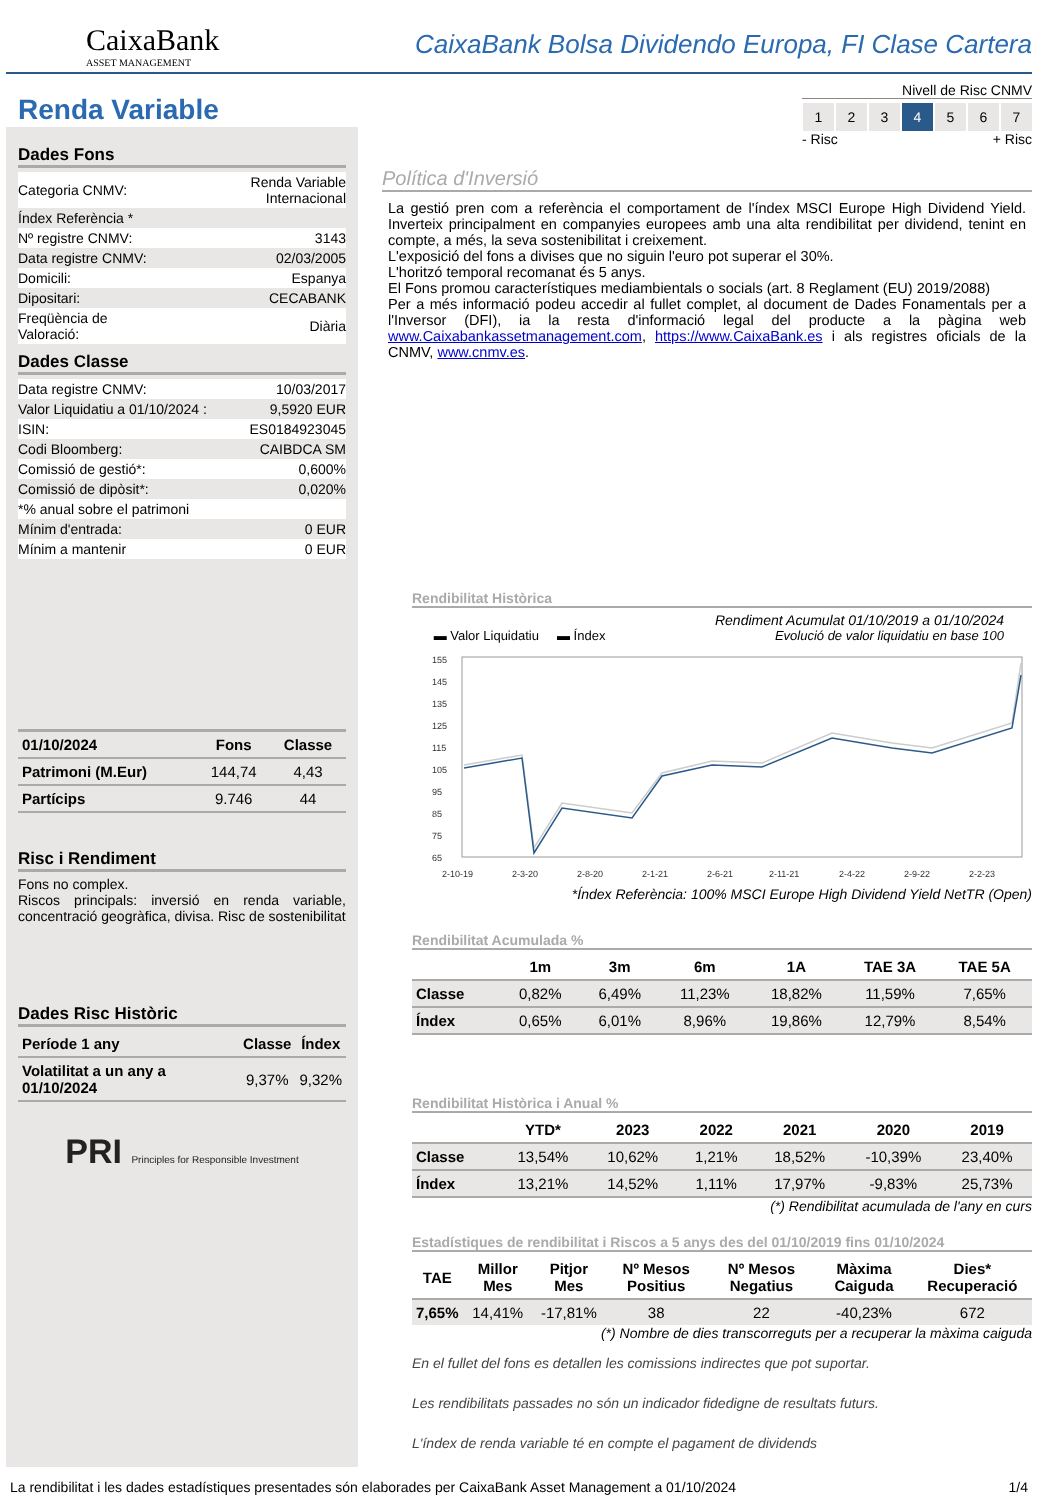CaixaBank
ASSET MANAGEMENT
CaixaBank Bolsa Dividendo Europa, FI Clase Cartera
Renda Variable
Nivell de Risc CNMV
1 2 3 4 5 6 7
- Risc + Risc
Dades Fons
| Categoria CNMV: | Renda Variable Internacional |
| Índex Referència * | |
| Nº registre CNMV: | 3143 |
| Data registre CNMV: | 02/03/2005 |
| Domicili: | Espanya |
| Dipositari: | CECABANK |
| Freqüència de Valoració: | Diària |
Dades Classe
| Data registre CNMV: | 10/03/2017 |
| Valor Liquidatiu a 01/10/2024 : | 9,5920 EUR |
| ISIN: | ES0184923045 |
| Codi Bloomberg: | CAIBDCA SM |
| Comissió de gestió*: | 0,600% |
| Comissió de dipòsit*: | 0,020% |
| *% anual sobre el patrimoni | |
| Mínim d'entrada: | 0 EUR |
| Mínim a mantenir | 0 EUR |
| 01/10/2024 | Fons | Classe |
| --- | --- | --- |
| Patrimoni (M.Eur) | 144,74 | 4,43 |
| Partícips | 9.746 | 44 |
Risc i Rendiment
Fons no complex.
Riscos principals: inversió en renda variable, concentració geogràfica, divisa. Risc de sostenibilitat
Dades Risc Històric
| Període 1 any | Classe | Índex |
| --- | --- | --- |
| Volatilitat a un any a 01/10/2024 | 9,37% | 9,32% |
PRI Principles for Responsible Investment
Política d'Inversió
La gestió pren com a referència el comportament de l'índex MSCI Europe High Dividend Yield. Inverteix principalment en companyies europees amb una alta rendibilitat per dividend, tenint en compte, a més, la seva sostenibilitat i creixement.
L'exposició del fons a divises que no siguin l'euro pot superar el 30%.
L'horitzó temporal recomanat és 5 anys.
El Fons promou característiques mediambientals o socials (art. 8 Reglament (EU) 2019/2088)
Per a més informació podeu accedir al fullet complet, al document de Dades Fonamentals per a l'Inversor (DFI), ia la resta d'informació legal del producte a la pàgina web www.Caixabankassetmanagement.com, https://www.CaixaBank.es i als registres oficials de la CNMV, www.cnmv.es.
Rendibilitat Històrica
Rendiment Acumulat 01/10/2019 a 01/10/2024
▬ Valor Liquidatiu ▬ Índex Evolució de valor liquidatiu en base 100
155
145
135
125
115
105
95
85
75
65
2-10-19
2-3-20
2-8-20
2-1-21
2-6-21
2-11-21
2-4-22
2-9-22
2-2-23
*Índex Referència: 100% MSCI Europe High Dividend Yield NetTR (Open)
Rendibilitat Acumulada %
| | 1m | 3m | 6m | 1A | TAE 3A | TAE 5A |
| --- | --- | --- | --- | --- | --- | --- |
| Classe | 0,82% | 6,49% | 11,23% | 18,82% | 11,59% | 7,65% |
| Índex | 0,65% | 6,01% | 8,96% | 19,86% | 12,79% | 8,54% |
Rendibilitat Històrica i Anual %
| | YTD* | 2023 | 2022 | 2021 | 2020 | 2019 |
| --- | --- | --- | --- | --- | --- | --- |
| Classe | 13,54% | 10,62% | 1,21% | 18,52% | -10,39% | 23,40% |
| Índex | 13,21% | 14,52% | 1,11% | 17,97% | -9,83% | 25,73% |
(*) Rendibilitat acumulada de l'any en curs
Estadístiques de rendibilitat i Riscos a 5 anys des del 01/10/2019 fins 01/10/2024
| TAE | Millor Mes | Pitjor Mes | Nº Mesos Positius | Nº Mesos Negatius | Màxima Caiguda | Dies* Recuperació |
| --- | --- | --- | --- | --- | --- | --- |
| 7,65% | 14,41% | -17,81% | 38 | 22 | -40,23% | 672 |
(*) Nombre de dies transcorreguts per a recuperar la màxima caiguda
En el fullet del fons es detallen les comissions indirectes que pot suportar.
Les rendibilitats passades no són un indicador fidedigne de resultats futurs.
L'índex de renda variable té en compte el pagament de dividends
La rendibilitat i les dades estadístiques presentades són elaborades per CaixaBank Asset Management a 01/10/2024 1/4